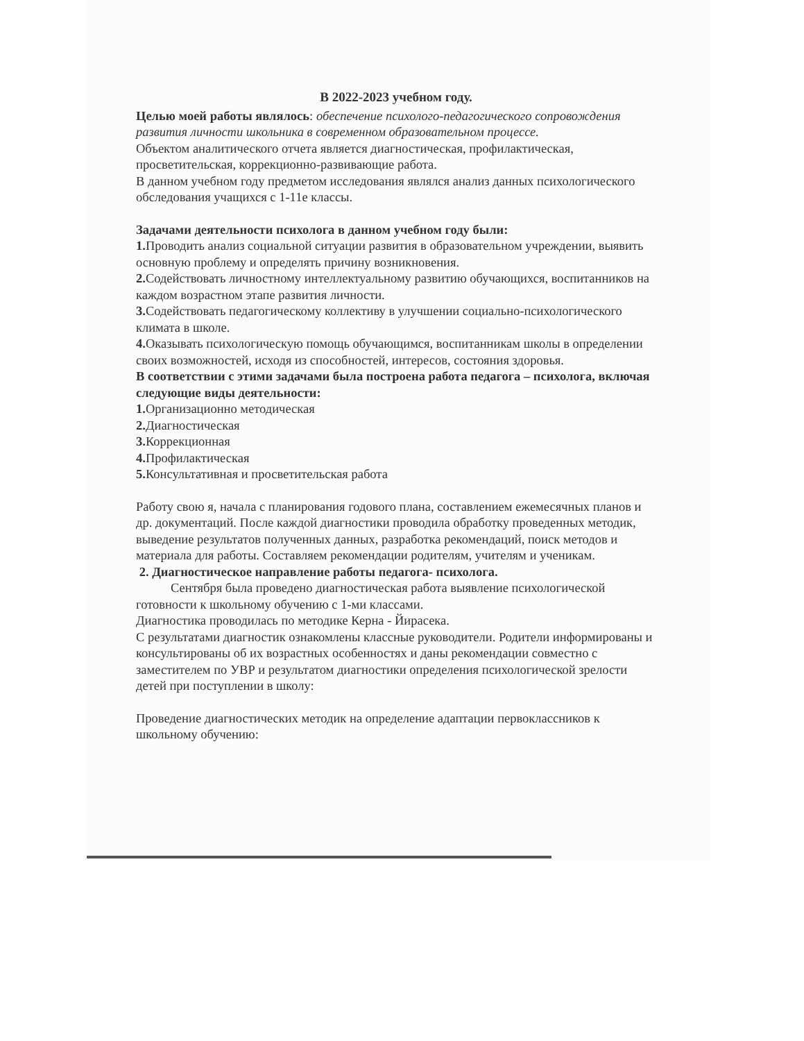В 2022-2023 учебном году.
Целью моей работы являлось: обеспечение психолого-педагогического сопровождения развития личности школьника в современном образовательном процессе.
Объектом аналитического отчета является диагностическая, профилактическая, просветительская, коррекционно-развивающие работа.
В данном учебном году предметом исследования являлся анализ данных психологического обследования учащихся с 1-11е классы.
Задачами деятельности психолога в данном учебном году были:
1. Проводить анализ социальной ситуации развития в образовательном учреждении, выявить основную проблему и определять причину возникновения.
2. Содействовать личностному интеллектуальному развитию обучающихся, воспитанников на каждом возрастном этапе развития личности.
3. Содействовать педагогическому коллективу в улучшении социально-психологического климата в школе.
4. Оказывать психологическую помощь обучающимся, воспитанникам школы в определении своих возможностей, исходя из способностей, интересов, состояния здоровья.
В соответствии с этими задачами была построена работа педагога – психолога, включая следующие виды деятельности:
1. Организационно методическая
2. Диагностическая
3. Коррекционная
4. Профилактическая
5. Консультативная и просветительская работа
Работу свою я, начала с планирования годового плана, составлением ежемесячных планов и др. документаций. После каждой диагностики проводила обработку проведенных методик, выведение результатов полученных данных, разработка рекомендаций, поиск методов и материала для работы. Составляем рекомендации родителям, учителям и ученикам.
2. Диагностическое направление работы педагога- психолога.
Сентября была проведено диагностическая работа выявление психологической готовности к школьному обучению с 1-ми классами.
Диагностика проводилась по методике Керна - Йирасека.
С результатами диагностик ознакомлены классные руководители. Родители информированы и консультированы об их возрастных особенностях и даны рекомендации совместно с заместителем по УВР и результатом диагностики определения психологической зрелости детей при поступлении в школу:
Проведение диагностических методик на определение адаптации первоклассников к школьному обучению: